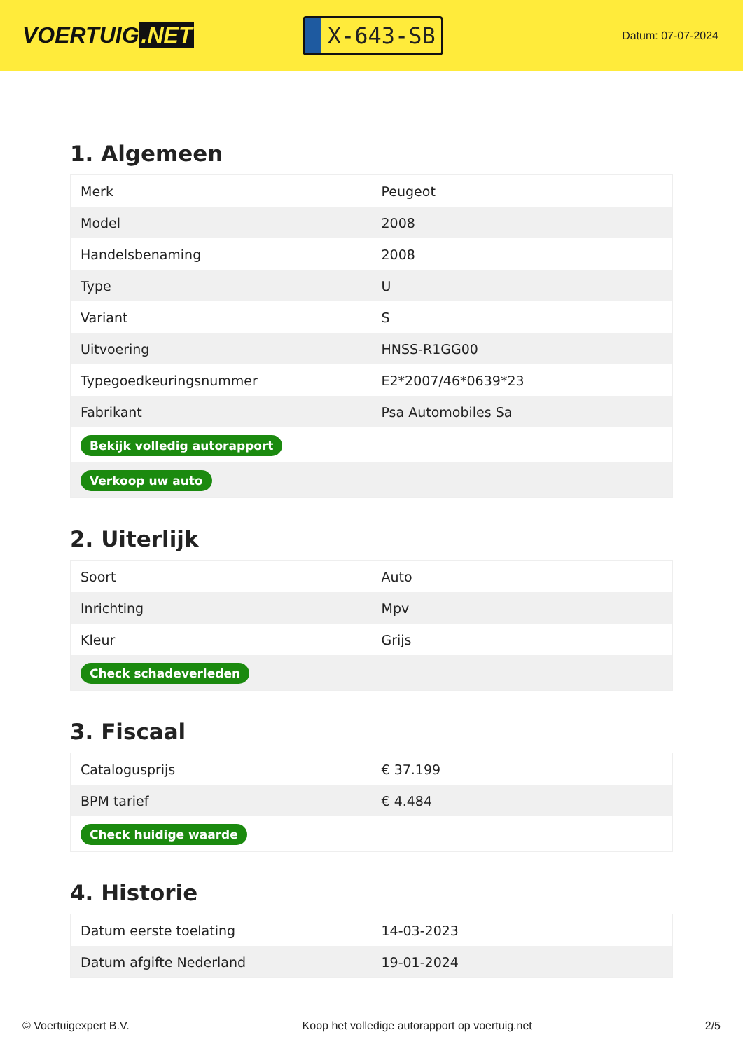VOERTUIG.NET
X-643-SB
Datum: 07-07-2024
1. Algemeen
| Merk | Peugeot |
| Model | 2008 |
| Handelsbenaming | 2008 |
| Type | U |
| Variant | S |
| Uitvoering | HNSS-R1GG00 |
| Typegoedkeuringsnummer | E2*2007/46*0639*23 |
| Fabrikant | Psa Automobiles Sa |
| Bekijk volledig autorapport | |
| Verkoop uw auto | |
2. Uiterlijk
| Soort | Auto |
| Inrichting | Mpv |
| Kleur | Grijs |
| Check schadeverleden | |
3. Fiscaal
| Catalogusprijs | € 37.199 |
| BPM tarief | € 4.484 |
| Check huidige waarde | |
4. Historie
| Datum eerste toelating | 14-03-2023 |
| Datum afgifte Nederland | 19-01-2024 |
© Voertuigexpert B.V. Koop het volledige autorapport op voertuig.net 2/5